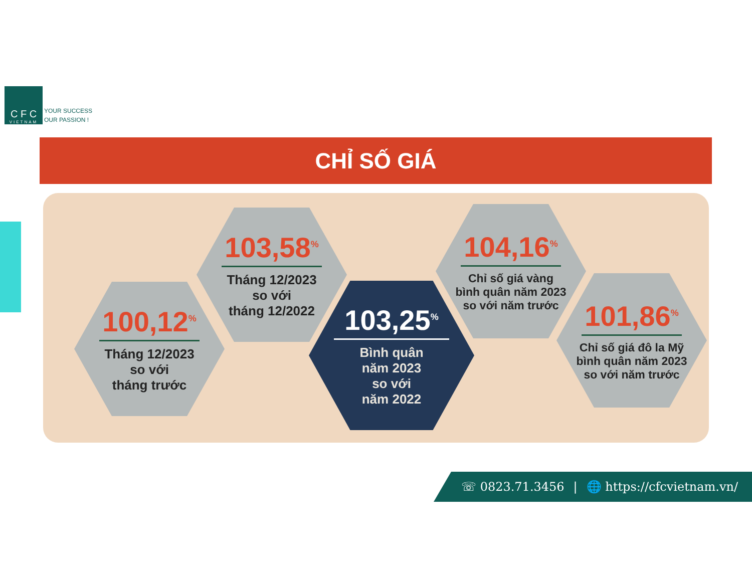C F C
VIETNAM
YOUR SUCCESS
OUR PASSION !
CHỈ SỐ GIÁ
100,12<sup>%</sup>
Tháng 12/2023
so với
tháng trước
103,58<sup>%</sup>
Tháng 12/2023
so với
tháng 12/2022
103,25<sup>%</sup>
Bình quân
năm 2023
so với
năm 2022
104,16<sup>%</sup>
Chỉ số giá vàng
bình quân năm 2023
so với năm trước
101,86<sup>%</sup>
Chỉ số giá đô la Mỹ
bình quân năm 2023
so với năm trước
☏ 0823.71.3456 | 🌐 https://cfcvietnam.vn/